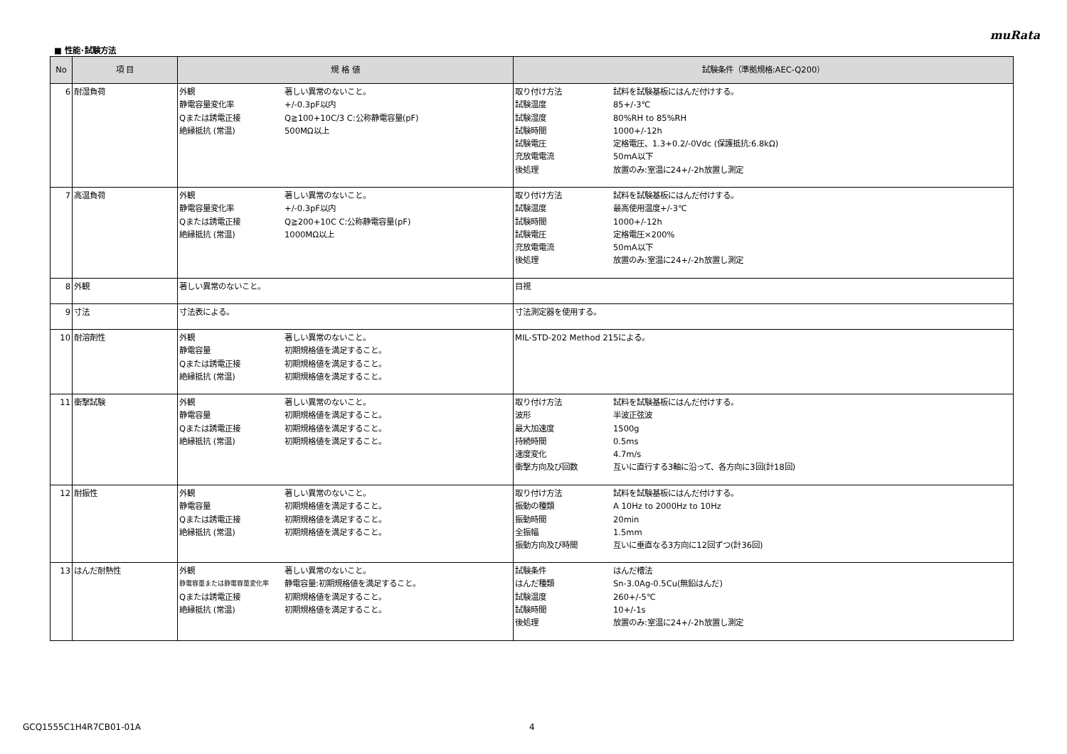muRata
■ 性能･試験方法
| No | 項 目 | 規 格 値 | 試験条件（準拠規格:AEC-Q200） |
| --- | --- | --- | --- |
| 6 | 耐湿負荷 | 外観 著しい異常のないこと。 静電容量変化率 +/-0.3pF以内 Qまたは誘電正接 Q≧100+10C/3 C:公称静電容量(pF) 絶縁抵抗 (常温) 500MΩ以上 | 取り付け方法 試料を試験基板にはんだ付けする。 試験温度 85+/-3℃ 試験湿度 80%RH to 85%RH 試験時間 1000+/-12h 試験電圧 定格電圧、1.3+0.2/-0Vdc (保護抵抗:6.8kΩ) 充放電電流 50mA以下 後処理 放置のみ:室温に24+/-2h放置し測定 |
| 7 | 高温負荷 | 外観 著しい異常のないこと。 静電容量変化率 +/-0.3pF以内 Qまたは誘電正接 Q≧200+10C C:公称静電容量(pF) 絶縁抵抗 (常温) 1000MΩ以上 | 取り付け方法 試料を試験基板にはんだ付けする。 試験温度 最高使用温度+/-3℃ 試験時間 1000+/-12h 試験電圧 定格電圧×200% 充放電電流 50mA以下 後処理 放置のみ:室温に24+/-2h放置し測定 |
| 8 | 外観 | 著しい異常のないこと。 | 目視 |
| 9 | 寸法 | 寸法表による。 | 寸法測定器を使用する。 |
| 10 | 耐溶剤性 | 外観 著しい異常のないこと。 静電容量 初期規格値を満足すること。 Qまたは誘電正接 初期規格値を満足すること。 絶縁抵抗 (常温) 初期規格値を満足すること。 | MIL-STD-202 Method 215による。 |
| 11 | 衝撃試験 | 外観 著しい異常のないこと。 静電容量 初期規格値を満足すること。 Qまたは誘電正接 初期規格値を満足すること。 絶縁抵抗 (常温) 初期規格値を満足すること。 | 取り付け方法 試料を試験基板にはんだ付けする。 波形 半波正弦波 最大加速度 1500g 持続時間 0.5ms 速度変化 4.7m/s 衝撃方向及び回数 互いに直行する3軸に沿って、各方向に3回(計18回) |
| 12 | 耐振性 | 外観 著しい異常のないこと。 静電容量 初期規格値を満足すること。 Qまたは誘電正接 初期規格値を満足すること。 絶縁抵抗 (常温) 初期規格値を満足すること。 | 取り付け方法 試料を試験基板にはんだ付けする。 振動の種類 A 10Hz to 2000Hz to 10Hz 振動時間 20min 全振幅 1.5mm 振動方向及び時間 互いに垂直なる3方向に12回ずつ(計36回) |
| 13 | はんだ耐熱性 | 外観 著しい異常のないこと。 静電容量または静電容量変化率 静電容量:初期規格値を満足すること。 Qまたは誘電正接 初期規格値を満足すること。 絶縁抵抗 (常温) 初期規格値を満足すること。 | 試験条件 はんだ槽法 はんだ種類 Sn-3.0Ag-0.5Cu(無鉛はんだ) 試験温度 260+/-5℃ 試験時間 10+/-1s 後処理 放置のみ:室温に24+/-2h放置し測定 |
GCQ1555C1H4R7CB01-01A 4